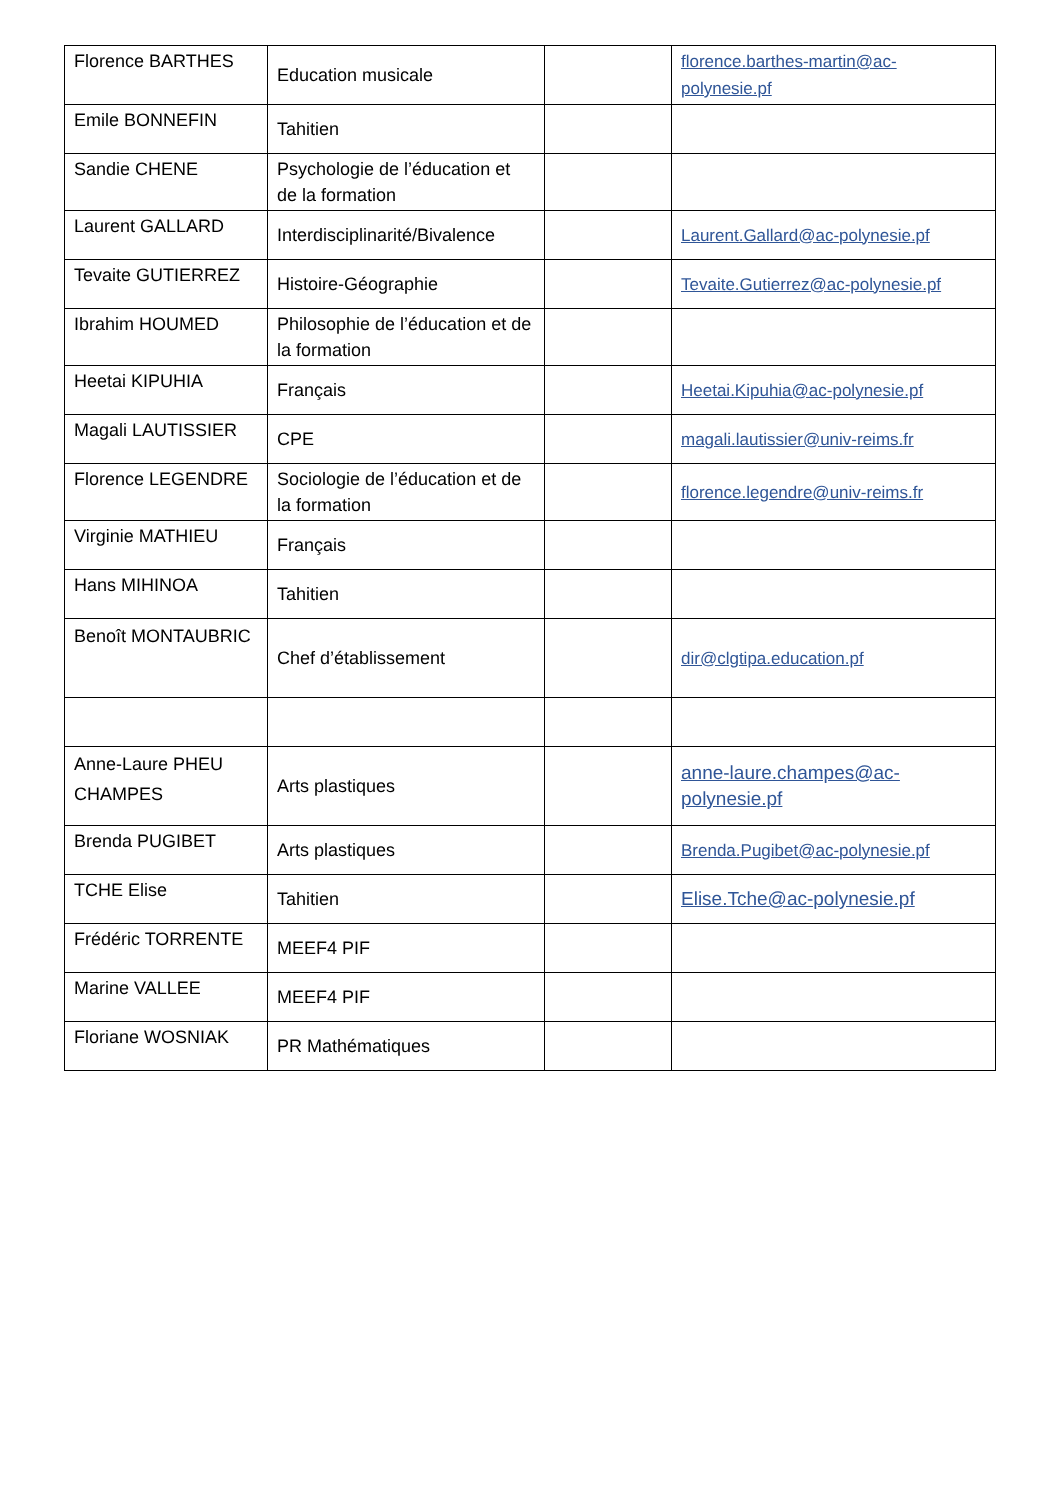| Florence BARTHES | Education musicale | | florence.barthes-martin@ac-polynesie.pf |
| Emile BONNEFIN | Tahitien | | |
| Sandie CHENE | Psychologie de l’éducation et de la formation | | |
| Laurent GALLARD | Interdisciplinarité/Bivalence | | Laurent.Gallard@ac-polynesie.pf |
| Tevaite GUTIERREZ | Histoire-Géographie | | Tevaite.Gutierrez@ac-polynesie.pf |
| Ibrahim HOUMED | Philosophie de l’éducation et de la formation | | |
| Heetai KIPUHIA | Français | | Heetai.Kipuhia@ac-polynesie.pf |
| Magali LAUTISSIER | CPE | | magali.lautissier@univ-reims.fr |
| Florence LEGENDRE | Sociologie de l’éducation et de la formation | | florence.legendre@univ-reims.fr |
| Virginie MATHIEU | Français | | |
| Hans MIHINOA | Tahitien | | |
| Benoît MONTAUBRIC | Chef d’établissement | | dir@clgtipa.education.pf |
| Anne-Laure PHEU CHAMPES | Arts plastiques | | anne-laure.champes@ac-polynesie.pf |
| Brenda PUGIBET | Arts plastiques | | Brenda.Pugibet@ac-polynesie.pf |
| TCHE Elise | Tahitien | | Elise.Tche@ac-polynesie.pf |
| Frédéric TORRENTE | MEEF4 PIF | | |
| Marine VALLEE | MEEF4 PIF | | |
| Floriane WOSNIAK | PR Mathématiques | | |